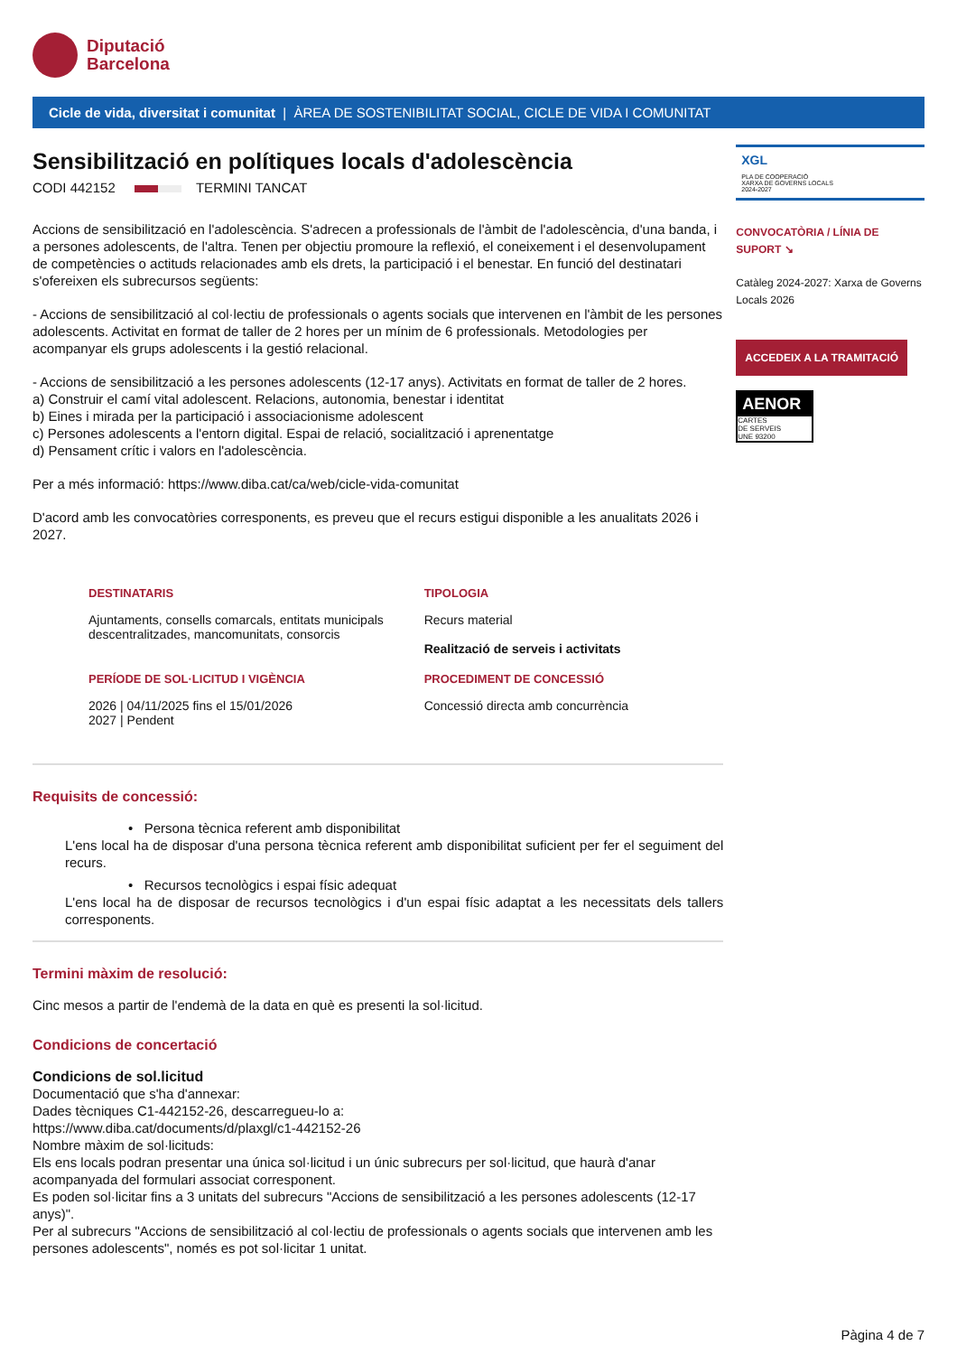Diputació
Barcelona
Cicle de vida, diversitat i comunitat | ÀREA DE SOSTENIBILITAT SOCIAL, CICLE DE VIDA I COMUNITAT
Sensibilització en polítiques locals d'adolescència
CODI 442152 TERMINI TANCAT
Accions de sensibilització en l'adolescència. S'adrecen a professionals de l'àmbit de l'adolescència, d'una banda, i a persones adolescents, de l'altra. Tenen per objectiu promoure la reflexió, el coneixement i el desenvolupament de competències o actituds relacionades amb els drets, la participació i el benestar. En funció del destinatari s'ofereixen els subrecursos següents:
- Accions de sensibilització al col·lectiu de professionals o agents socials que intervenen en l'àmbit de les persones adolescents. Activitat en format de taller de 2 hores per un mínim de 6 professionals. Metodologies per acompanyar els grups adolescents i la gestió relacional.
- Accions de sensibilització a les persones adolescents (12-17 anys). Activitats en format de taller de 2 hores.
a) Construir el camí vital adolescent. Relacions, autonomia, benestar i identitat
b) Eines i mirada per la participació i associacionisme adolescent
c) Persones adolescents a l'entorn digital. Espai de relació, socialització i aprenentatge
d) Pensament crític i valors en l'adolescència.
Per a més informació: https://www.diba.cat/ca/web/cicle-vida-comunitat
D'acord amb les convocatòries corresponents, es preveu que el recurs estigui disponible a les anualitats 2026 i 2027.
DESTINATARIS
Ajuntaments, consells comarcals, entitats municipals descentralitzades, mancomunitats, consorcis
TIPOLOGIA
Recurs material
Realització de serveis i activitats
PERÍODE DE SOL·LICITUD I VIGÈNCIA
2026 | 04/11/2025 fins el 15/01/2026
2027 | Pendent
PROCEDIMENT DE CONCESSIÓ
Concessió directa amb concurrència
Requisits de concessió:
• Persona tècnica referent amb disponibilitat
L'ens local ha de disposar d'una persona tècnica referent amb disponibilitat suficient per fer el seguiment del recurs.
• Recursos tecnològics i espai físic adequat
L'ens local ha de disposar de recursos tecnològics i d'un espai físic adaptat a les necessitats dels tallers corresponents.
Termini màxim de resolució:
Cinc mesos a partir de l'endemà de la data en què es presenti la sol·licitud.
Condicions de concertació
Condicions de sol.licitud
Documentació que s'ha d'annexar:
Dades tècniques C1-442152-26, descarregueu-lo a:
https://www.diba.cat/documents/d/plaxgl/c1-442152-26
Nombre màxim de sol·licituds:
Els ens locals podran presentar una única sol·licitud i un únic subrecurs per sol·licitud, que haurà d'anar acompanyada del formulari associat corresponent.
Es poden sol·licitar fins a 3 unitats del subrecurs "Accions de sensibilització a les persones adolescents (12-17 anys)".
Per al subrecurs "Accions de sensibilització al col·lectiu de professionals o agents socials que intervenen amb les persones adolescents", només es pot sol·licitar 1 unitat.
XGL
PLA DE COOPERACIÓ
XARXA DE GOVERNS LOCALS
2024-2027
CONVOCATÒRIA / LÍNIA DE SUPORT ↘
Catàleg 2024-2027: Xarxa de Governs Locals 2026
ACCEDEIX A LA TRAMITACIÓ
AENOR
CARTES
DE SERVEIS
UNE 93200
Pàgina 4 de 7